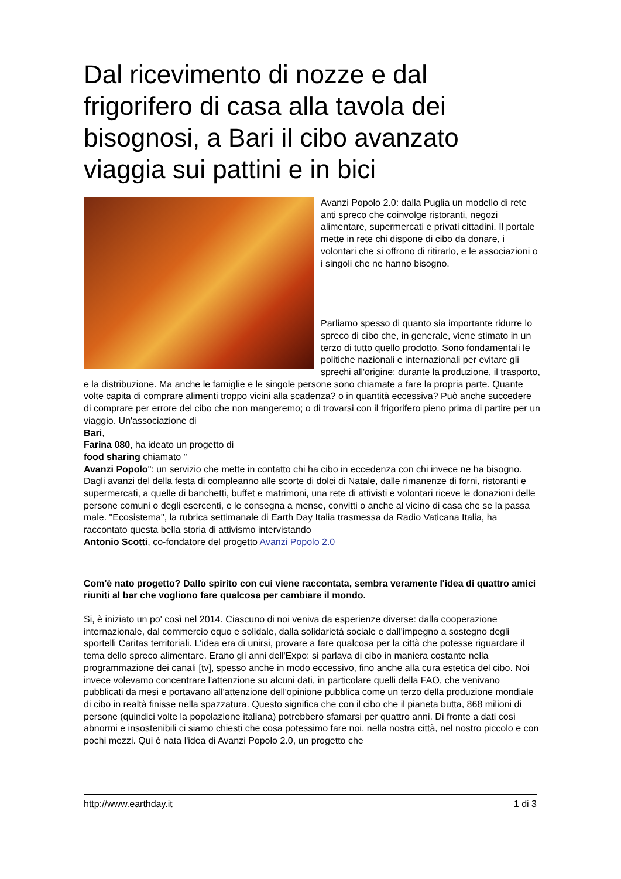Dal ricevimento di nozze e dal frigorifero di casa alla tavola dei bisognosi, a Bari il cibo avanzato viaggia sui pattini e in bici
Avanzi Popolo 2.0: dalla Puglia un modello di rete anti spreco che coinvolge ristoranti, negozi alimentare, supermercati e privati cittadini. Il portale mette in rete chi dispone di cibo da donare, i volontari che si offrono di ritirarlo, e le associazioni o i singoli che ne hanno bisogno.
Parliamo spesso di quanto sia importante ridurre lo spreco di cibo che, in generale, viene stimato in un terzo di tutto quello prodotto. Sono fondamentali le politiche nazionali e internazionali per evitare gli sprechi all'origine: durante la produzione, il trasporto, e la distribuzione. Ma anche le famiglie e le singole persone sono chiamate a fare la propria parte. Quante volte capita di comprare alimenti troppo vicini alla scadenza? o in quantità eccessiva? Può anche succedere di comprare per errore del cibo che non mangeremo; o di trovarsi con il frigorifero pieno prima di partire per un viaggio. Un'associazione di
Bari,
Farina 080, ha ideato un progetto di
food sharing chiamato "
Avanzi Popolo": un servizio che mette in contatto chi ha cibo in eccedenza con chi invece ne ha bisogno. Dagli avanzi del della festa di compleanno alle scorte di dolci di Natale, dalle rimanenze di forni, ristoranti e supermercati, a quelle di banchetti, buffet e matrimoni, una rete di attivisti e volontari riceve le donazioni delle persone comuni o degli esercenti, e le consegna a mense, convitti o anche al vicino di casa che se la passa male. "Ecosistema", la rubrica settimanale di Earth Day Italia trasmessa da Radio Vaticana Italia, ha raccontato questa bella storia di attivismo intervistando
Antonio Scotti, co-fondatore del progetto Avanzi Popolo 2.0
Com'è nato progetto? Dallo spirito con cui viene raccontata, sembra veramente l'idea di quattro amici riuniti al bar che vogliono fare qualcosa per cambiare il mondo.
Si, è iniziato un po' così nel 2014. Ciascuno di noi veniva da esperienze diverse: dalla cooperazione internazionale, dal commercio equo e solidale, dalla solidarietà sociale e dall'impegno a sostegno degli sportelli Caritas territoriali. L'idea era di unirsi, provare a fare qualcosa per la città che potesse riguardare il tema dello spreco alimentare. Erano gli anni dell'Expo: si parlava di cibo in maniera costante nella programmazione dei canali [tv], spesso anche in modo eccessivo, fino anche alla cura estetica del cibo. Noi invece volevamo concentrare l'attenzione su alcuni dati, in particolare quelli della FAO, che venivano pubblicati da mesi e portavano all'attenzione dell'opinione pubblica come un terzo della produzione mondiale di cibo in realtà finisse nella spazzatura. Questo significa che con il cibo che il pianeta butta, 868 milioni di persone (quindici volte la popolazione italiana) potrebbero sfamarsi per quattro anni. Di fronte a dati così abnormi e insostenibili ci siamo chiesti che cosa potessimo fare noi, nella nostra città, nel nostro piccolo e con pochi mezzi. Qui è nata l'idea di Avanzi Popolo 2.0, un progetto che
http://www.earthday.it 1 di 3